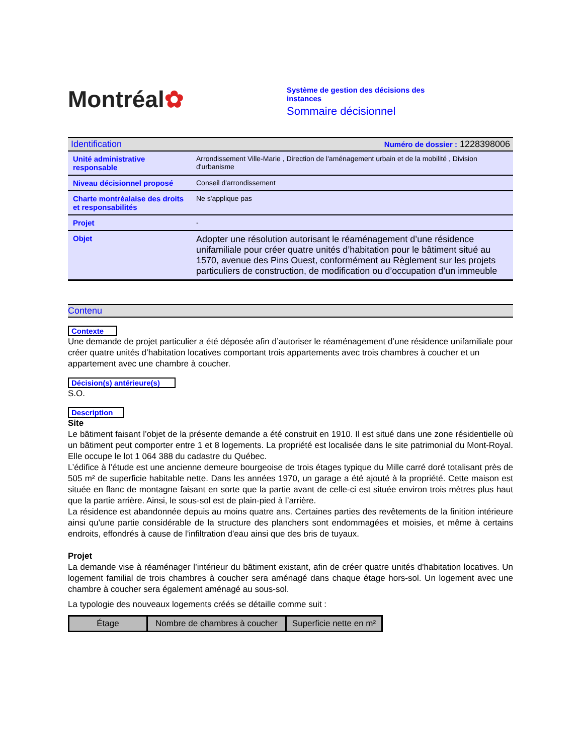Montréal✿
Système de gestion des décisions des
instances
Sommaire décisionnel
| Identification | Numéro de dossier : 1228398006 |
| Unité administrative responsable | Arrondissement Ville-Marie , Direction de l'aménagement urbain et de la mobilité , Division d'urbanisme |
| Niveau décisionnel proposé | Conseil d'arrondissement |
| Charte montréalaise des droits et responsabilités | Ne s'applique pas |
| Projet | - |
| Objet | Adopter une résolution autorisant le réaménagement d’une résidence unifamiliale pour créer quatre unités d’habitation pour le bâtiment situé au 1570, avenue des Pins Ouest, conformément au Règlement sur les projets particuliers de construction, de modification ou d’occupation d’un immeuble |
Contenu
Contexte
Une demande de projet particulier a été déposée afin d’autoriser le réaménagement d’une résidence unifamiliale pour créer quatre unités d’habitation locatives comportant trois appartements avec trois chambres à coucher et un appartement avec une chambre à coucher.
Décision(s) antérieure(s)
S.O.
Description
Site
Le bâtiment faisant l’objet de la présente demande a été construit en 1910. Il est situé dans une zone résidentielle où un bâtiment peut comporter entre 1 et 8 logements. La propriété est localisée dans le site patrimonial du Mont-Royal. Elle occupe le lot 1 064 388 du cadastre du Québec.
L’édifice à l’étude est une ancienne demeure bourgeoise de trois étages typique du Mille carré doré totalisant près de 505 m² de superficie habitable nette. Dans les années 1970, un garage a été ajouté à la propriété. Cette maison est située en flanc de montagne faisant en sorte que la partie avant de celle-ci est située environ trois mètres plus haut que la partie arrière. Ainsi, le sous-sol est de plain-pied à l’arrière.
La résidence est abandonnée depuis au moins quatre ans. Certaines parties des revêtements de la finition intérieure ainsi qu'une partie considérable de la structure des planchers sont endommagées et moisies, et même à certains endroits, effondrés à cause de l'infiltration d'eau ainsi que des bris de tuyaux.
Projet
La demande vise à réaménager l’intérieur du bâtiment existant, afin de créer quatre unités d'habitation locatives. Un logement familial de trois chambres à coucher sera aménagé dans chaque étage hors-sol. Un logement avec une chambre à coucher sera également aménagé au sous-sol.
La typologie des nouveaux logements créés se détaille comme suit :
| Étage | Nombre de chambres à coucher | Superficie nette en m² |
| --- | --- | --- |